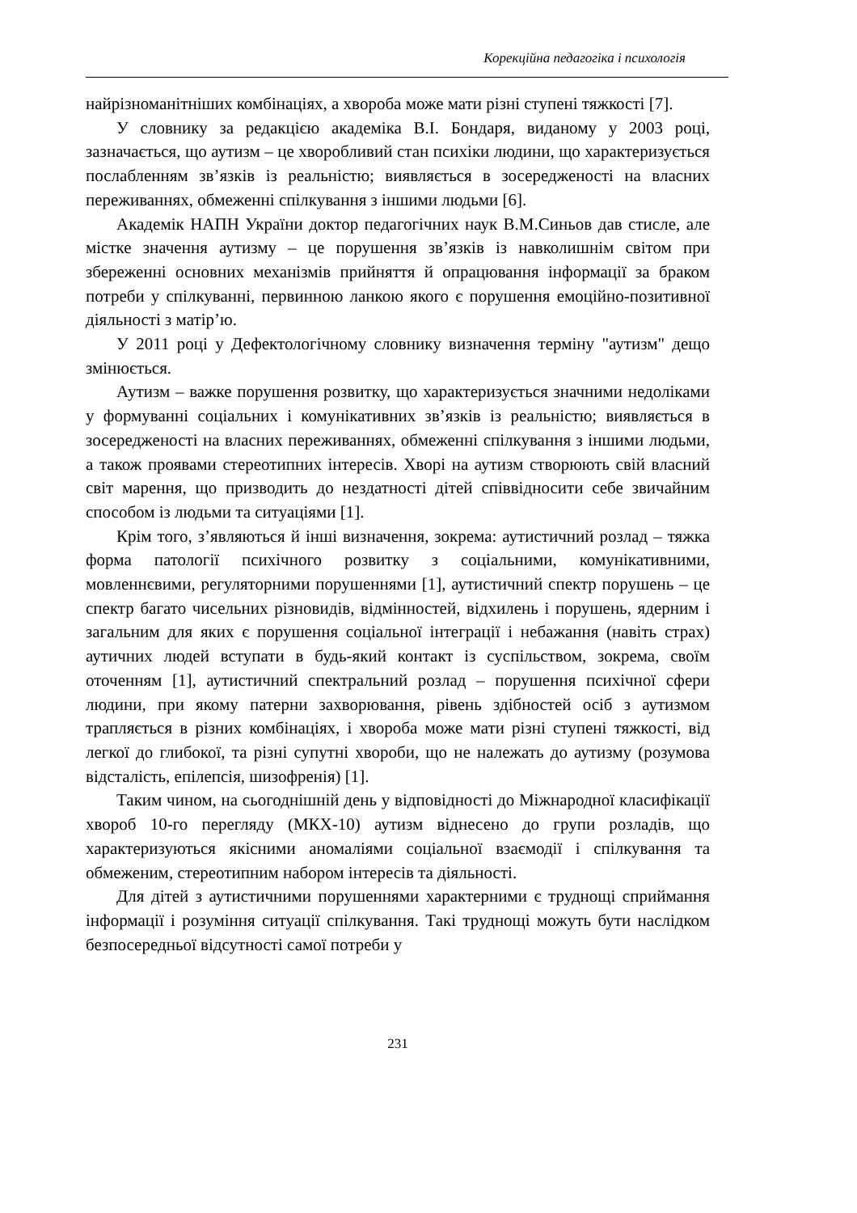Корекційна педагогіка і психологія
найрізноманітніших комбінаціях, а хвороба може мати різні ступені тяжкості [7].
У словнику за редакцією академіка В.І. Бондаря, виданому у 2003 році, зазначається, що аутизм – це хворобливий стан психіки людини, що характеризується послабленням зв’язків із реальністю; виявляється в зосередженості на власних переживаннях, обмеженні спілкування з іншими людьми [6].
Академік НАПН України доктор педагогічних наук В.М.Синьов дав стисле, але містке значення аутизму – це порушення зв’язків із навколишнім світом при збереженні основних механізмів прийняття й опрацювання інформації за браком потреби у спілкуванні, первинною ланкою якого є порушення емоційно-позитивної діяльності з матір’ю.
У 2011 році у Дефектологічному словнику визначення терміну "аутизм" дещо змінюється.
Аутизм – важке порушення розвитку, що характеризується значними недоліками у формуванні соціальних і комунікативних зв’язків із реальністю; виявляється в зосередженості на власних переживаннях, обмеженні спілкування з іншими людьми, а також проявами стереотипних інтересів. Хворі на аутизм створюють свій власний світ марення, що призводить до нездатності дітей співвідносити себе звичайним способом із людьми та ситуаціями [1].
Крім того, з’являються й інші визначення, зокрема: аутистичний розлад – тяжка форма патології психічного розвитку з соціальними, комунікативними, мовленнєвими, регуляторними порушеннями [1], аутистичний спектр порушень – це спектр багато чисельних різновидів, відмінностей, відхилень і порушень, ядерним і загальним для яких є порушення соціальної інтеграції і небажання (навіть страх) аутичних людей вступати в будь-який контакт із суспільством, зокрема, своїм оточенням [1], аутистичний спектральний розлад – порушення психічної сфери людини, при якому патерни захворювання, рівень здібностей осіб з аутизмом трапляється в різних комбінаціях, і хвороба може мати різні ступені тяжкості, від легкої до глибокої, та різні супутні хвороби, що не належать до аутизму (розумова відсталість, епілепсія, шизофренія) [1].
Таким чином, на сьогоднішній день у відповідності до Міжнародної класифікації хвороб 10-го перегляду (МКХ-10) аутизм віднесено до групи розладів, що характеризуються якісними аномаліями соціальної взаємодії і спілкування та обмеженим, стереотипним набором інтересів та діяльності.
Для дітей з аутистичними порушеннями характерними є труднощі сприймання інформації і розуміння ситуації спілкування. Такі труднощі можуть бути наслідком безпосередньої відсутності самої потреби у
231